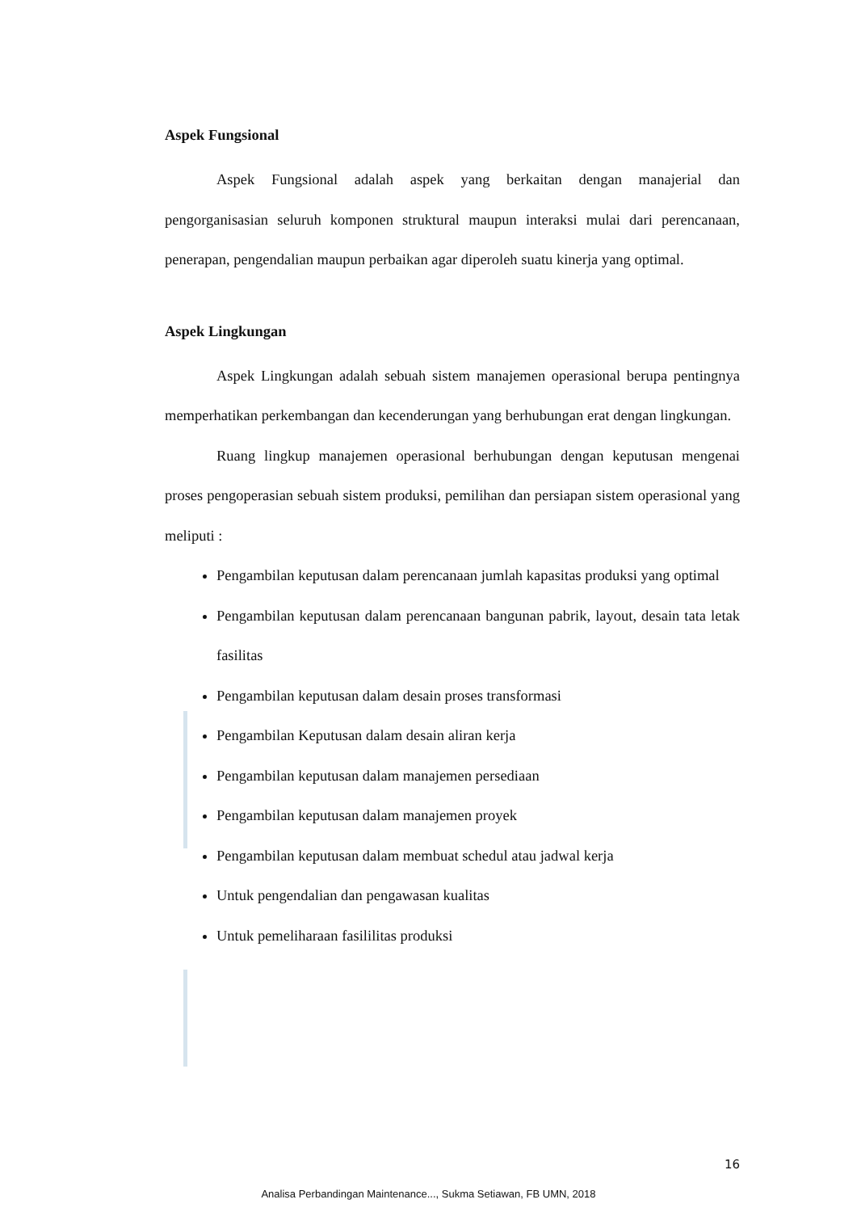Aspek Fungsional
Aspek Fungsional adalah aspek yang berkaitan dengan manajerial dan pengorganisasian seluruh komponen struktural maupun interaksi mulai dari perencanaan, penerapan, pengendalian maupun perbaikan agar diperoleh suatu kinerja yang optimal.
Aspek Lingkungan
Aspek Lingkungan adalah sebuah sistem manajemen operasional berupa pentingnya memperhatikan perkembangan dan kecenderungan yang berhubungan erat dengan lingkungan.
Ruang lingkup manajemen operasional berhubungan dengan keputusan mengenai proses pengoperasian sebuah sistem produksi, pemilihan dan persiapan sistem operasional yang meliputi :
Pengambilan keputusan dalam perencanaan jumlah kapasitas produksi yang optimal
Pengambilan keputusan dalam perencanaan bangunan pabrik, layout, desain tata letak fasilitas
Pengambilan keputusan dalam desain proses transformasi
Pengambilan Keputusan dalam desain aliran kerja
Pengambilan keputusan dalam manajemen persediaan
Pengambilan keputusan dalam manajemen proyek
Pengambilan keputusan dalam membuat schedul atau jadwal kerja
Untuk pengendalian dan pengawasan kualitas
Untuk pemeliharaan fasililitas produksi
16
Analisa Perbandingan Maintenance..., Sukma Setiawan, FB UMN, 2018